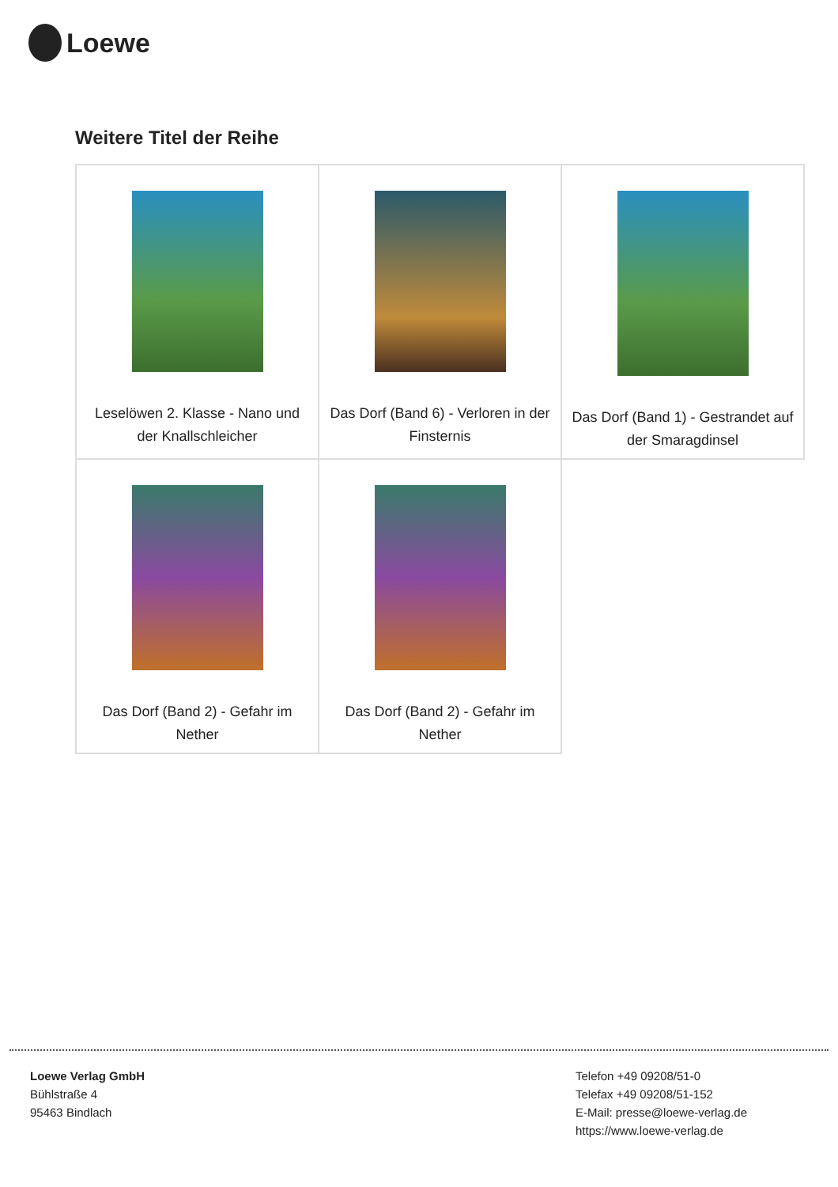Loewe
Weitere Titel der Reihe
| Leselöwen 2. Klasse - Nano und der Knallschleicher | Das Dorf (Band 6) - Verloren in der Finsternis | Das Dorf (Band 1) - Gestrandet auf der Smaragdinsel |
| Das Dorf (Band 2) - Gefahr im Nether | Das Dorf (Band 2) - Gefahr im Nether | |
Loewe Verlag GmbH
Bühlstraße 4
95463 Bindlach
Telefon +49 09208/51-0
Telefax +49 09208/51-152
E-Mail: presse@loewe-verlag.de
https://www.loewe-verlag.de